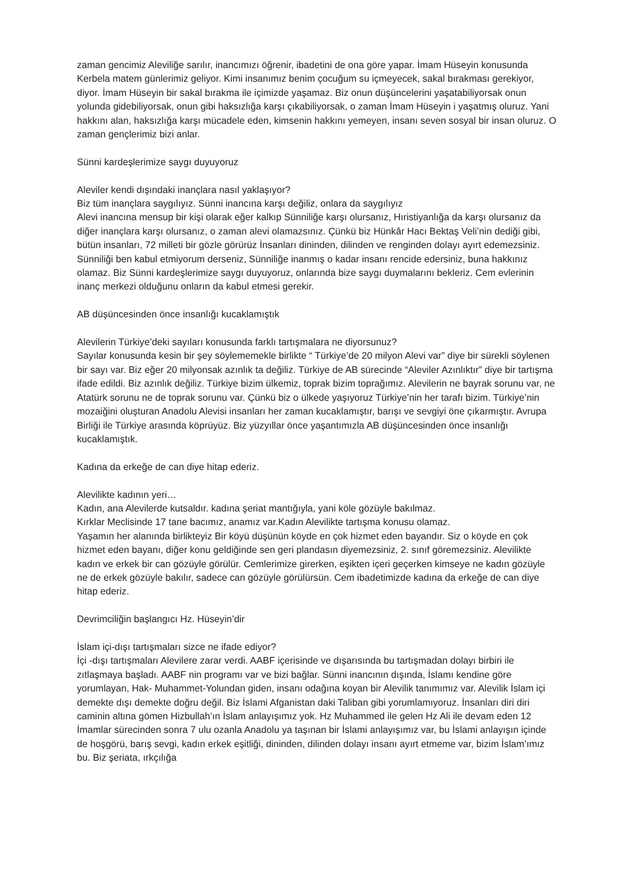zaman gencimiz Aleviliğe sarılır, inancımızı öğrenir, ibadetini de ona göre yapar. İmam Hüseyin konusunda Kerbela matem günlerimiz geliyor. Kimi insanımız benim çocuğum su içmeyecek, sakal bırakması gerekiyor, diyor. İmam Hüseyin bir sakal bırakma ile içimizde yaşamaz. Biz onun düşüncelerini yaşatabiliyorsak onun yolunda gidebiliyorsak, onun gibi haksızlığa karşı çıkabiliyorsak, o zaman İmam Hüseyin i yaşatmış oluruz. Yani hakkını alan, haksızlığa karşı mücadele eden, kimsenin hakkını yemeyen, insanı seven sosyal bir insan oluruz. O zaman gençlerimiz bizi anlar.
Sünni kardeşlerimize saygı duyuyoruz
Aleviler kendi dışındaki inançlara nasıl yaklaşıyor?
Biz tüm inançlara saygılıyız. Sünni inancına karşı değiliz, onlara da saygılıyız
Alevi inancına mensup bir kişi olarak eğer kalkıp Sünniliğe karşı olursanız, Hıristiyanlığa da karşı olursanız da diğer inançlara karşı olursanız, o zaman alevi olamazsınız. Çünkü biz Hünkâr Hacı Bektaş Veli’nin dediği gibi, bütün insanları, 72 milleti bir gözle görürüz İnsanları dininden, dilinden ve renginden dolayı ayırt edemezsiniz. Sünniliği ben kabul etmiyorum derseniz, Sünniliğe inanmış o kadar insanı rencide edersiniz, buna hakkınız olamaz. Biz Sünni kardeşlerimize saygı duyuyoruz, onlarında bize saygı duymalarını bekleriz. Cem evlerinin inanç merkezi olduğunu onların da kabul etmesi gerekir.
AB düşüncesinden önce insanlığı kucaklamıştık
Alevilerin Türkiye’deki sayıları konusunda farklı tartışmalara ne diyorsunuz?
Sayılar konusunda kesin bir şey söylememekle birlikte “ Türkiye’de 20 milyon Alevi var” diye bir sürekli söylenen bir sayı var. Biz eğer 20 milyonsak azınlık ta değiliz. Türkiye de AB sürecinde “Aleviler Azınlıktır” diye bir tartışma ifade edildi. Biz azınlık değiliz. Türkiye bizim ülkemiz, toprak bizim toprağımız. Alevilerin ne bayrak sorunu var, ne Atatürk sorunu ne de toprak sorunu var. Çünkü biz o ülkede yaşıyoruz Türkiye’nin her tarafı bizim. Türkiye’nin mozaiğini oluşturan Anadolu Alevisi insanları her zaman kucaklamıştır, barışı ve sevgiyi öne çıkarmıştır. Avrupa Birliği ile Türkiye arasında köprüyüz. Biz yüzyıllar önce yaşantımızla AB düşüncesinden önce insanlığı kucaklamıştık.
Kadına da erkeğe de can diye hitap ederiz.
Alevilikte kadının yeri…
Kadın, ana Alevilerde kutsaldır. kadına şeriat mantığıyla, yani köle gözüyle bakılmaz.
Kırklar Meclisinde 17 tane bacımız, anamız var.Kadın Alevilikte tartışma konusu olamaz.
Yaşamın her alanında birlikteyiz Bir köyü düşünün köyde en çok hizmet eden bayandır. Siz o köyde en çok hizmet eden bayanı, diğer konu geldiğinde sen geri plandasın diyemezsiniz, 2. sınıf göremezsiniz. Alevilikte kadın ve erkek bir can gözüyle görülür. Cemlerimize girerken, eşikten içeri geçerken kimseye ne kadın gözüyle ne de erkek gözüyle bakılır, sadece can gözüyle görülürsün. Cem ibadetimizde kadına da erkeğe de can diye hitap ederiz.
Devrimciliğin başlangıcı Hz. Hüseyin’dir
İslam içi-dışı tartışmaları sizce ne ifade ediyor?
İçi -dışı tartışmaları Alevilere zarar verdi. AABF içerisinde ve dışarısında bu tartışmadan dolayı birbiri ile zıtlaşmaya başladı. AABF nin programı var ve bizi bağlar. Sünni inancının dışında, İslamı kendine göre yorumlayan, Hak- Muhammet-Yolundan giden, insanı odağına koyan bir Alevilik tanımımız var. Alevilik İslam içi demekte dışı demekte doğru değil. Biz İslami Afganistan daki Taliban gibi yorumlamıyoruz. İnsanları diri diri caminin altına gömen Hizbullah’ın İslam anlayışımız yok. Hz Muhammed ile gelen Hz Ali ile devam eden 12 İmamlar sürecinden sonra 7 ulu ozanla Anadolu ya taşınan bir İslami anlayışımız var, bu İslami anlayışın içinde de hoşgörü, barış sevgi, kadın erkek eşitliği, dininden, dilinden dolayı insanı ayırt etmeme var, bizim İslam’ımız bu. Biz şeriata, ırkçılığa